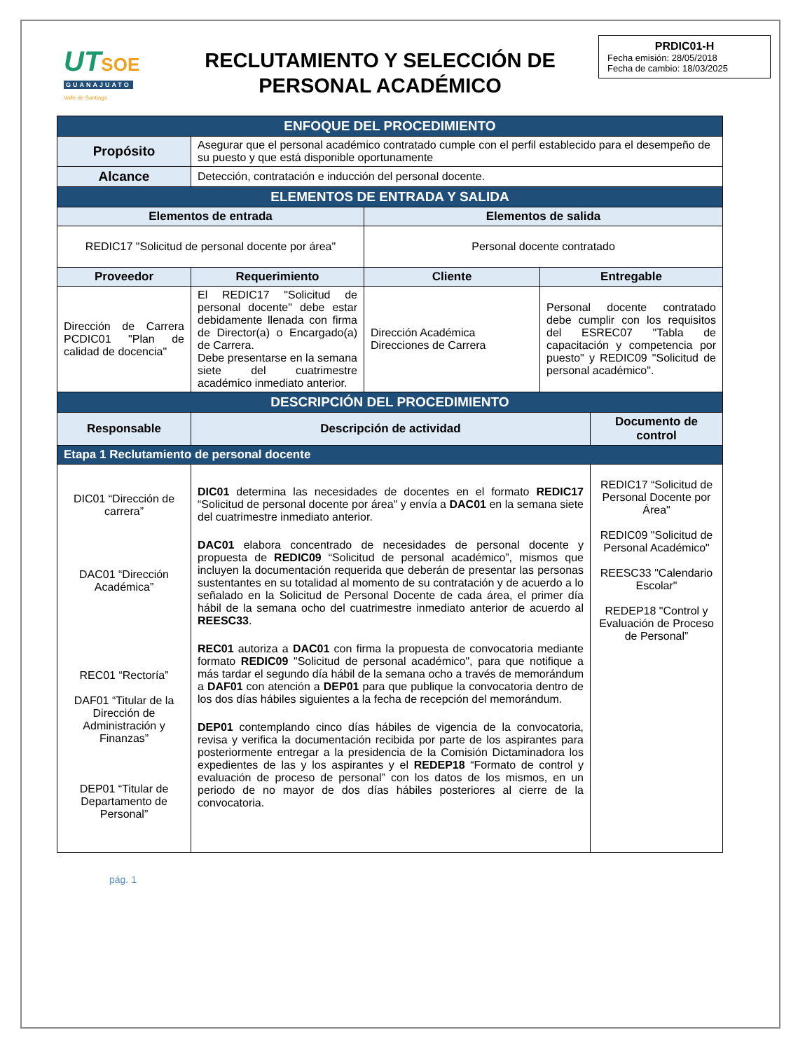UT SOE
GUANAJUATO
Valle de Santiago
RECLUTAMIENTO Y SELECCIÓN DE
PERSONAL ACADÉMICO
PRDIC01-H
Fecha emisión: 28/05/2018
Fecha de cambio: 18/03/2025
| ENFOQUE DEL PROCEDIMIENTO | | | | |
| Propósito | Asegurar que el personal académico contratado cumple con el perfil establecido para el desempeño de su puesto y que está disponible oportunamente | | | |
| Alcance | Detección, contratación e inducción del personal docente. | | | |
| ELEMENTOS DE ENTRADA Y SALIDA | | | | |
| Elementos de entrada | | Elementos de salida | | |
| REDIC17 "Solicitud de personal docente por área" | | Personal docente contratado | | |
| Proveedor | Requerimiento | Cliente | Entregable | |
| Dirección de Carrera PCDIC01 "Plan de calidad de docencia" | El REDIC17 "Solicitud de personal docente" debe estar debidamente llenada con firma de Director(a) o Encargado(a) de Carrera. Debe presentarse en la semana siete del cuatrimestre académico inmediato anterior. | Dirección Académica Direcciones de Carrera | Personal docente contratado debe cumplir con los requisitos del ESREC07 "Tabla de capacitación y competencia por puesto" y REDIC09 "Solicitud de personal académico". | |
| DESCRIPCIÓN DEL PROCEDIMIENTO | | | | |
| Responsable | Descripción de actividad | | | Documento de control |
| Etapa 1 Reclutamiento de personal docente | | | | |
| DIC01 “Dirección de carrera” DAC01 “Dirección Académica” REC01 “Rectoría” DAF01 “Titular de la Dirección de Administración y Finanzas” DEP01 “Titular de Departamento de Personal” | DIC01 determina las necesidades de docentes en el formato REDIC17 “Solicitud de personal docente por área" y envía a DAC01 en la semana siete del cuatrimestre inmediato anterior. DAC01 elabora concentrado de necesidades de personal docente y propuesta de REDIC09 “Solicitud de personal académico”, mismos que incluyen la documentación requerida que deberán de presentar las personas sustentantes en su totalidad al momento de su contratación y de acuerdo a lo señalado en la Solicitud de Personal Docente de cada área, el primer día hábil de la semana ocho del cuatrimestre inmediato anterior de acuerdo al REESC33 . REC01 autoriza a DAC01 con firma la propuesta de convocatoria mediante formato REDIC09 "Solicitud de personal académico", para que notifique a más tardar el segundo día hábil de la semana ocho a través de memorándum a DAF01 con atención a DEP01 para que publique la convocatoria dentro de los dos días hábiles siguientes a la fecha de recepción del memorándum. DEP01 contemplando cinco días hábiles de vigencia de la convocatoria, revisa y verifica la documentación recibida por parte de los aspirantes para posteriormente entregar a la presidencia de la Comisión Dictaminadora los expedientes de las y los aspirantes y el REDEP18 “Formato de control y evaluación de proceso de personal” con los datos de los mismos, en un periodo de no mayor de dos días hábiles posteriores al cierre de la convocatoria. | | | REDIC17 “Solicitud de Personal Docente por Área" REDIC09 "Solicitud de Personal Académico" REESC33 "Calendario Escolar" REDEP18 "Control y Evaluación de Proceso de Personal” |
pág. 1